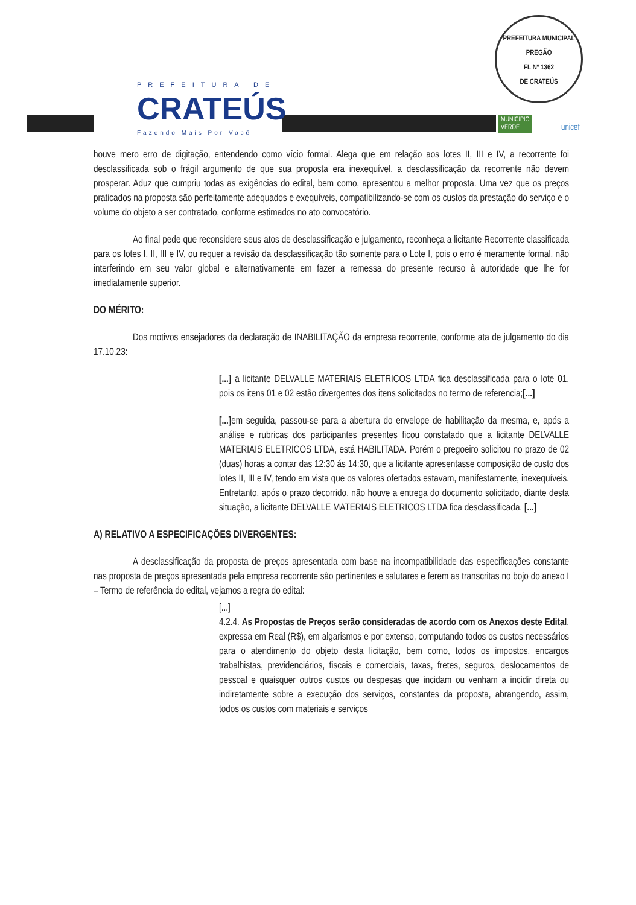PREFEITURA DE
CRATEÚS
Fazendo Mais Por Você
PREFEITURA MUNICIPAL
PREGÃO
FL Nº 1362
DE CRATEÚS
MUNICÍPIO
VERDE
unicef
houve mero erro de digitação, entendendo como vício formal. Alega que em relação aos lotes II, III e IV, a recorrente foi desclassificada sob o frágil argumento de que sua proposta era inexequível. a desclassificação da recorrente não devem prosperar. Aduz que cumpriu todas as exigências do edital, bem como, apresentou a melhor proposta. Uma vez que os preços praticados na proposta são perfeitamente adequados e exequíveis, compatibilizando-se com os custos da prestação do serviço e o volume do objeto a ser contratado, conforme estimados no ato convocatório.
Ao final pede que reconsidere seus atos de desclassificação e julgamento, reconheça a licitante Recorrente classificada para os lotes I, II, III e IV, ou requer a revisão da desclassificação tão somente para o Lote I, pois o erro é meramente formal, não interferindo em seu valor global e alternativamente em fazer a remessa do presente recurso à autoridade que lhe for imediatamente superior.
DO MÉRITO:
Dos motivos ensejadores da declaração de INABILITAÇÃO da empresa recorrente, conforme ata de julgamento do dia 17.10.23:
[...] a licitante DELVALLE MATERIAIS ELETRICOS LTDA fica desclassificada para o lote 01, pois os itens 01 e 02 estão divergentes dos itens solicitados no termo de referencia;[...]
[...] em seguida, passou-se para a abertura do envelope de habilitação da mesma, e, após a análise e rubricas dos participantes presentes ficou constatado que a licitante DELVALLE MATERIAIS ELETRICOS LTDA, está HABILITADA. Porém o pregoeiro solicitou no prazo de 02 (duas) horas a contar das 12:30 ás 14:30, que a licitante apresentasse composição de custo dos lotes II, III e IV, tendo em vista que os valores ofertados estavam, manifestamente, inexequíveis. Entretanto, após o prazo decorrido, não houve a entrega do documento solicitado, diante desta situação, a licitante DELVALLE MATERIAIS ELETRICOS LTDA fica desclassificada. [...]
A) RELATIVO A ESPECIFICAÇÕES DIVERGENTES:
A desclassificação da proposta de preços apresentada com base na incompatibilidade das especificações constante nas proposta de preços apresentada pela empresa recorrente são pertinentes e salutares e ferem as transcritas no bojo do anexo I – Termo de referência do edital, vejamos a regra do edital:
[...]
4.2.4. As Propostas de Preços serão consideradas de acordo com os Anexos deste Edital, expressa em Real (R$), em algarismos e por extenso, computando todos os custos necessários para o atendimento do objeto desta licitação, bem como, todos os impostos, encargos trabalhistas, previdenciários, fiscais e comerciais, taxas, fretes, seguros, deslocamentos de pessoal e quaisquer outros custos ou despesas que incidam ou venham a incidir direta ou indiretamente sobre a execução dos serviços, constantes da proposta, abrangendo, assim, todos os custos com materiais e serviços